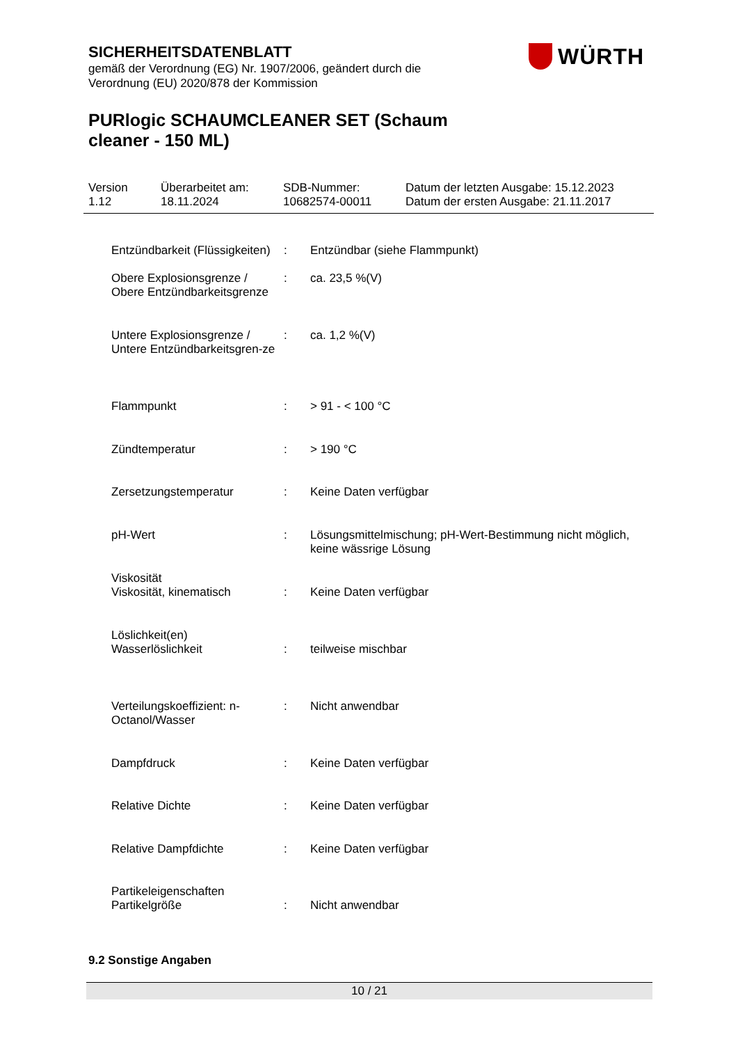SICHERHEITSDATENBLATT
gemäß der Verordnung (EG) Nr. 1907/2006, geändert durch die
Verordnung (EU) 2020/878 der Kommission
PURlogic SCHAUMCLEANER SET (Schaum cleaner - 150 ML)
WÜRTH
| Version 1.12 | Überarbeitet am: 18.11.2024 | SDB-Nummer: 10682574-00011 | Datum der letzten Ausgabe: 15.12.2023 Datum der ersten Ausgabe: 21.11.2017 |
| Entzündbarkeit (Flüssigkeiten) | : | Entzündbar (siehe Flammpunkt) |
| Obere Explosionsgrenze / Obere Entzündbarkeitsgrenze | : | ca. 23,5 %(V) |
| Untere Explosionsgrenze / Untere Entzündbarkeitsgren-ze | : | ca. 1,2 %(V) |
| Flammpunkt | : | > 91 - < 100 °C |
| Zündtemperatur | : | > 190 °C |
| Zersetzungstemperatur | : | Keine Daten verfügbar |
| pH-Wert | : | Lösungsmittelmischung; pH-Wert-Bestimmung nicht möglich, keine wässrige Lösung |
| Viskosität | | |
| Viskosität, kinematisch | : | Keine Daten verfügbar |
| Löslichkeit(en) | | |
| Wasserlöslichkeit | : | teilweise mischbar |
| Verteilungskoeffizient: n-Octanol/Wasser | : | Nicht anwendbar |
| Dampfdruck | : | Keine Daten verfügbar |
| Relative Dichte | : | Keine Daten verfügbar |
| Relative Dampfdichte | : | Keine Daten verfügbar |
| Partikeleigenschaften | | |
| Partikelgröße | : | Nicht anwendbar |
9.2 Sonstige Angaben
10 / 21